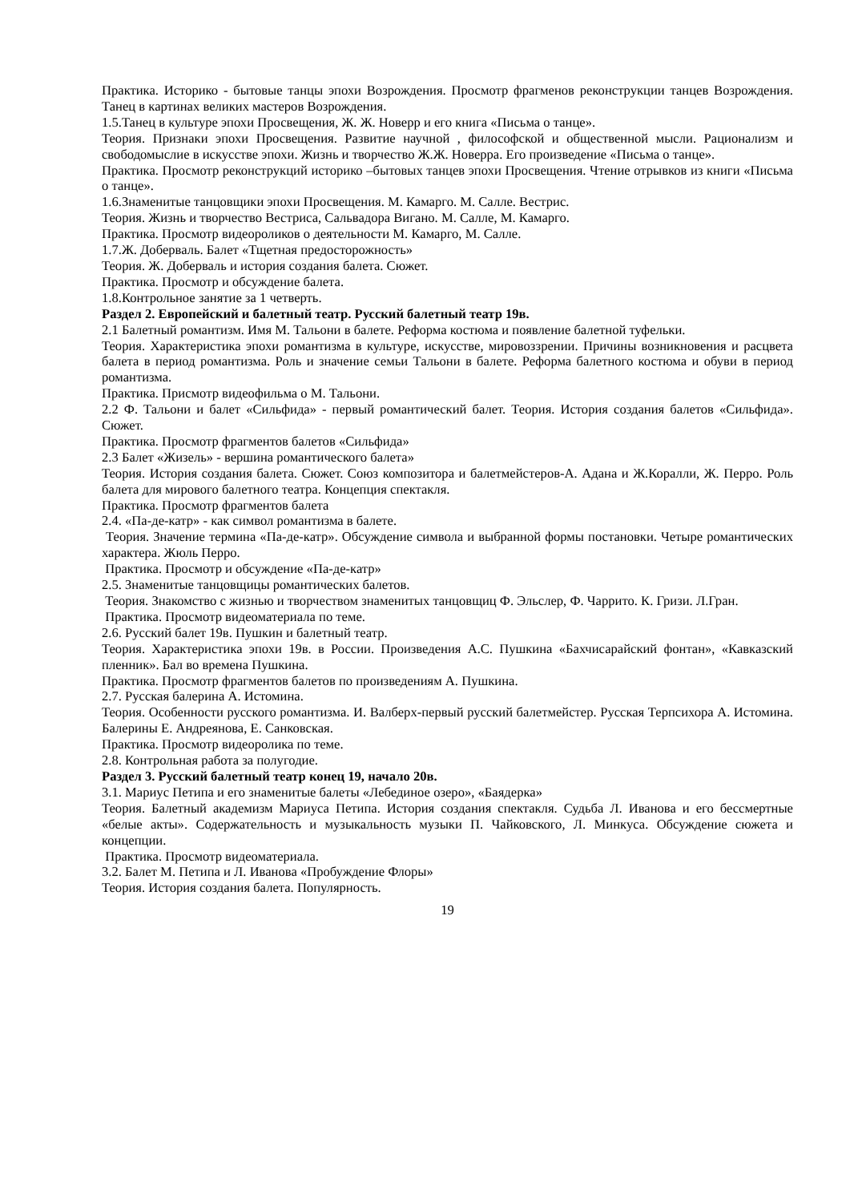Практика. Историко - бытовые танцы эпохи Возрождения. Просмотр фрагменов реконструкции танцев Возрождения. Танец в картинах великих мастеров Возрождения.
1.5.Танец в культуре эпохи Просвещения, Ж. Ж. Новерр и его книга «Письма о танце».
Теория. Признаки эпохи Просвещения. Развитие научной , философской и общественной мысли. Рационализм и свободомыслие в искусстве эпохи. Жизнь и творчество Ж.Ж. Новерра. Его произведение «Письма о танце».
Практика. Просмотр реконструкций историко –бытовых танцев эпохи Просвещения. Чтение отрывков из книги «Письма о танце».
1.6.Знаменитые танцовщики эпохи Просвещения. М. Камарго. М. Салле. Вестрис.
Теория. Жизнь и творчество Вестриса, Сальвадора Вигано. М. Салле, М. Камарго.
Практика. Просмотр видеороликов о деятельности М. Камарго, М. Салле.
1.7.Ж. Доберваль. Балет «Тщетная предосторожность»
Теория. Ж. Доберваль и история создания балета. Сюжет.
Практика. Просмотр и обсуждение балета.
1.8.Контрольное занятие за 1 четверть.
Раздел 2. Европейский и балетный театр. Русский балетный театр 19в.
2.1 Балетный романтизм. Имя М. Тальони в балете. Реформа костюма и появление балетной туфельки.
Теория. Характеристика эпохи романтизма в культуре, искусстве, мировоззрении. Причины возникновения и расцвета балета в период романтизма. Роль и значение семьи Тальони в балете. Реформа балетного костюма и обуви в период романтизма.
Практика. Присмотр видеофильма о М. Тальони.
2.2 Ф. Тальони и балет «Сильфида» - первый романтический балет. Теория. История создания балетов «Сильфида». Сюжет.
Практика. Просмотр фрагментов балетов «Сильфида»
2.3 Балет «Жизель» - вершина романтического балета»
Теория. История создания балета. Сюжет. Союз композитора и балетмейстеров-А. Адана и Ж.Коралли, Ж. Перро. Роль балета для мирового балетного театра. Концепция спектакля.
Практика. Просмотр фрагментов балета
2.4. «Па-де-катр» - как символ романтизма в балете.
Теория. Значение термина «Па-де-катр». Обсуждение символа и выбранной формы постановки. Четыре романтических характера. Жюль Перро.
Практика. Просмотр и обсуждение «Па-де-катр»
2.5. Знаменитые танцовщицы романтических балетов.
Теория. Знакомство с жизнью и творчеством знаменитых танцовщиц Ф. Эльслер, Ф. Чаррито. К. Гризи. Л.Гран.
Практика. Просмотр видеоматериала по теме.
2.6. Русский балет 19в. Пушкин и балетный театр.
Теория. Характеристика эпохи 19в. в России. Произведения А.С. Пушкина «Бахчисарайский фонтан», «Кавказский пленник». Бал во времена Пушкина.
Практика. Просмотр фрагментов балетов по произведениям А. Пушкина.
2.7. Русская балерина А. Истомина.
Теория. Особенности русского романтизма. И. Валберх-первый русский балетмейстер. Русская Терпсихора А. Истомина. Балерины Е. Андреянова, Е. Санковская.
Практика. Просмотр видеоролика по теме.
2.8. Контрольная работа за полугодие.
Раздел 3. Русский балетный театр конец 19, начало 20в.
3.1. Мариус Петипа и его знаменитые балеты «Лебединое озеро», «Баядерка»
Теория. Балетный академизм Мариуса Петипа. История создания спектакля. Судьба Л. Иванова и его бессмертные «белые акты». Содержательность и музыкальность музыки П. Чайковского, Л. Минкуса. Обсуждение сюжета и концепции.
Практика. Просмотр видеоматериала.
3.2. Балет М. Петипа и Л. Иванова «Пробуждение Флоры»
Теория. История создания балета. Популярность.
19